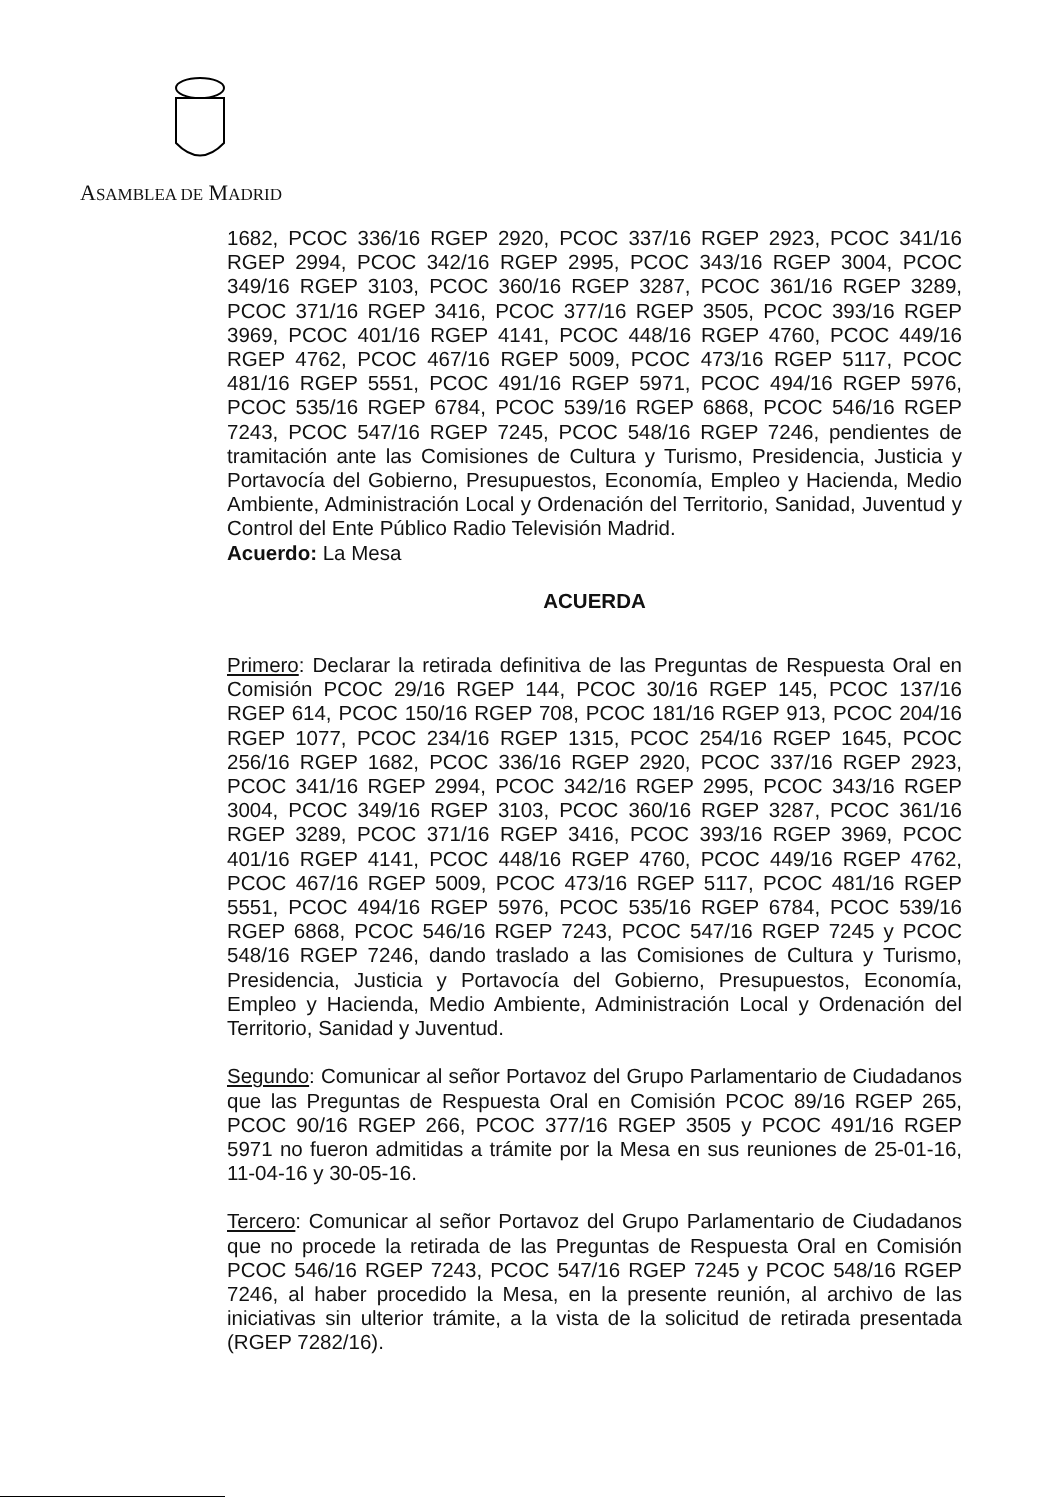ASAMBLEA DE MADRID
1682, PCOC 336/16 RGEP 2920, PCOC 337/16 RGEP 2923, PCOC 341/16 RGEP 2994, PCOC 342/16 RGEP 2995, PCOC 343/16 RGEP 3004, PCOC 349/16 RGEP 3103, PCOC 360/16 RGEP 3287, PCOC 361/16 RGEP 3289, PCOC 371/16 RGEP 3416, PCOC 377/16 RGEP 3505, PCOC 393/16 RGEP 3969, PCOC 401/16 RGEP 4141, PCOC 448/16 RGEP 4760, PCOC 449/16 RGEP 4762, PCOC 467/16 RGEP 5009, PCOC 473/16 RGEP 5117, PCOC 481/16 RGEP 5551, PCOC 491/16 RGEP 5971, PCOC 494/16 RGEP 5976, PCOC 535/16 RGEP 6784, PCOC 539/16 RGEP 6868, PCOC 546/16 RGEP 7243, PCOC 547/16 RGEP 7245, PCOC 548/16 RGEP 7246, pendientes de tramitación ante las Comisiones de Cultura y Turismo, Presidencia, Justicia y Portavocía del Gobierno, Presupuestos, Economía, Empleo y Hacienda, Medio Ambiente, Administración Local y Ordenación del Territorio, Sanidad, Juventud y Control del Ente Público Radio Televisión Madrid.
Acuerdo: La Mesa
ACUERDA
Primero: Declarar la retirada definitiva de las Preguntas de Respuesta Oral en Comisión PCOC 29/16 RGEP 144, PCOC 30/16 RGEP 145, PCOC 137/16 RGEP 614, PCOC 150/16 RGEP 708, PCOC 181/16 RGEP 913, PCOC 204/16 RGEP 1077, PCOC 234/16 RGEP 1315, PCOC 254/16 RGEP 1645, PCOC 256/16 RGEP 1682, PCOC 336/16 RGEP 2920, PCOC 337/16 RGEP 2923, PCOC 341/16 RGEP 2994, PCOC 342/16 RGEP 2995, PCOC 343/16 RGEP 3004, PCOC 349/16 RGEP 3103, PCOC 360/16 RGEP 3287, PCOC 361/16 RGEP 3289, PCOC 371/16 RGEP 3416, PCOC 393/16 RGEP 3969, PCOC 401/16 RGEP 4141, PCOC 448/16 RGEP 4760, PCOC 449/16 RGEP 4762, PCOC 467/16 RGEP 5009, PCOC 473/16 RGEP 5117, PCOC 481/16 RGEP 5551, PCOC 494/16 RGEP 5976, PCOC 535/16 RGEP 6784, PCOC 539/16 RGEP 6868, PCOC 546/16 RGEP 7243, PCOC 547/16 RGEP 7245 y PCOC 548/16 RGEP 7246, dando traslado a las Comisiones de Cultura y Turismo, Presidencia, Justicia y Portavocía del Gobierno, Presupuestos, Economía, Empleo y Hacienda, Medio Ambiente, Administración Local y Ordenación del Territorio, Sanidad y Juventud.
Segundo: Comunicar al señor Portavoz del Grupo Parlamentario de Ciudadanos que las Preguntas de Respuesta Oral en Comisión PCOC 89/16 RGEP 265, PCOC 90/16 RGEP 266, PCOC 377/16 RGEP 3505 y PCOC 491/16 RGEP 5971 no fueron admitidas a trámite por la Mesa en sus reuniones de 25-01-16, 11-04-16 y 30-05-16.
Tercero: Comunicar al señor Portavoz del Grupo Parlamentario de Ciudadanos que no procede la retirada de las Preguntas de Respuesta Oral en Comisión PCOC 546/16 RGEP 7243, PCOC 547/16 RGEP 7245 y PCOC 548/16 RGEP 7246, al haber procedido la Mesa, en la presente reunión, al archivo de las iniciativas sin ulterior trámite, a la vista de la solicitud de retirada presentada (RGEP 7282/16).